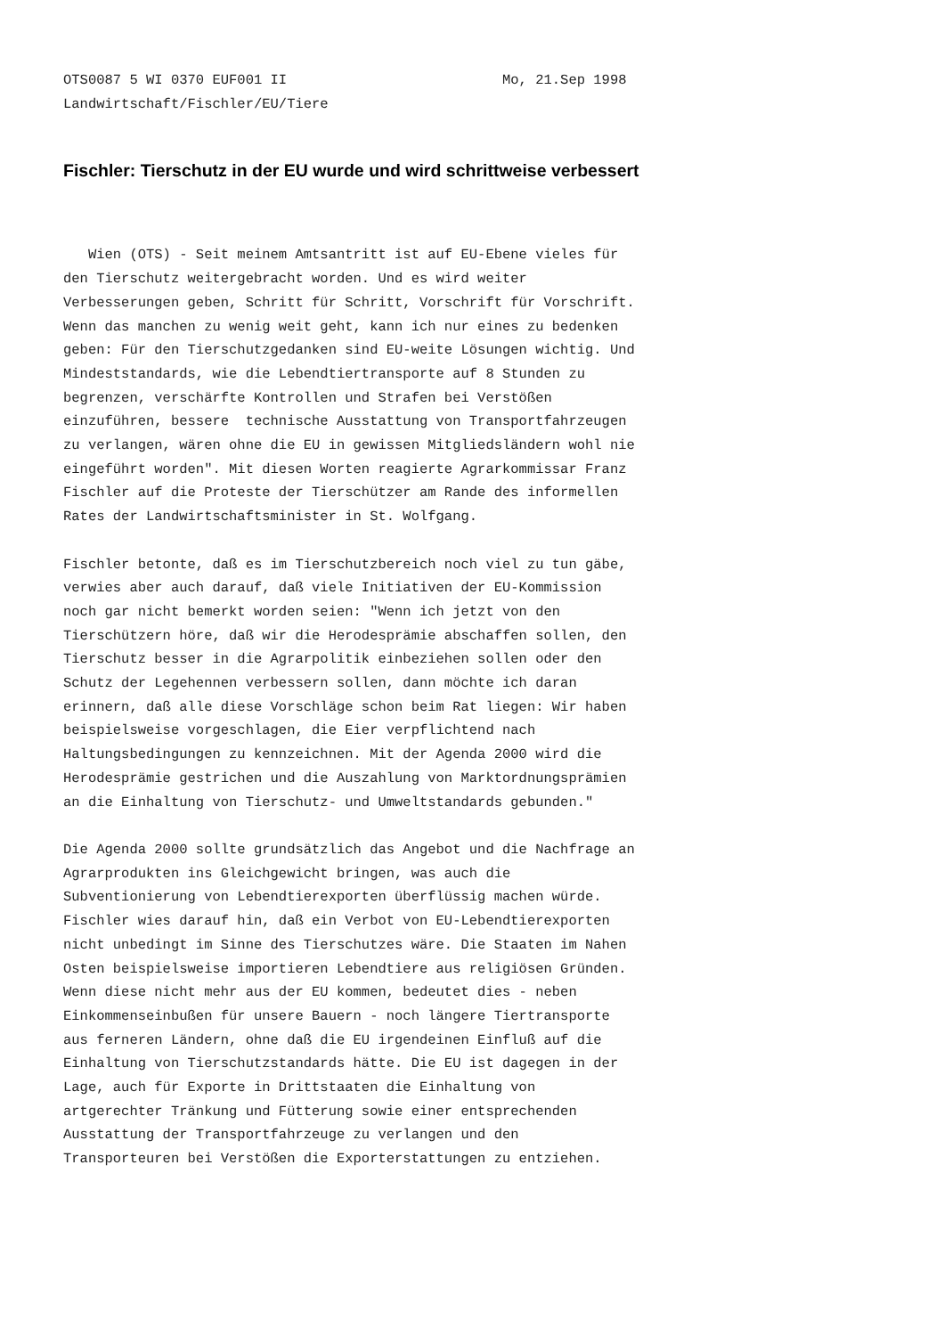OTS0087 5 WI 0370 EUF001 II                          Mo, 21.Sep 1998
Landwirtschaft/Fischler/EU/Tiere
Fischler: Tierschutz in der EU wurde und wird schrittweise verbessert
   Wien (OTS) - Seit meinem Amtsantritt ist auf EU-Ebene vieles für
den Tierschutz weitergebracht worden. Und es wird weiter
Verbesserungen geben, Schritt für Schritt, Vorschrift für Vorschrift.
Wenn das manchen zu wenig weit geht, kann ich nur eines zu bedenken
geben: Für den Tierschutzgedanken sind EU-weite Lösungen wichtig. Und
Mindeststandards, wie die Lebendtiertransporte auf 8 Stunden zu
begrenzen, verschärfte Kontrollen und Strafen bei Verstößen
einzuführen, bessere  technische Ausstattung von Transportfahrzeugen
zu verlangen, wären ohne die EU in gewissen Mitgliedsländern wohl nie
eingeführt worden". Mit diesen Worten reagierte Agrarkommissar Franz
Fischler auf die Proteste der Tierschützer am Rande des informellen
Rates der Landwirtschaftsminister in St. Wolfgang.

Fischler betonte, daß es im Tierschutzbereich noch viel zu tun gäbe,
verwies aber auch darauf, daß viele Initiativen der EU-Kommission
noch gar nicht bemerkt worden seien: "Wenn ich jetzt von den
Tierschützern höre, daß wir die Herodesprämie abschaffen sollen, den
Tierschutz besser in die Agrarpolitik einbeziehen sollen oder den
Schutz der Legehennen verbessern sollen, dann möchte ich daran
erinnern, daß alle diese Vorschläge schon beim Rat liegen: Wir haben
beispielsweise vorgeschlagen, die Eier verpflichtend nach
Haltungsbedingungen zu kennzeichnen. Mit der Agenda 2000 wird die
Herodesprämie gestrichen und die Auszahlung von Marktordnungsprämien
an die Einhaltung von Tierschutz- und Umweltstandards gebunden."

Die Agenda 2000 sollte grundsätzlich das Angebot und die Nachfrage an
Agrarprodukten ins Gleichgewicht bringen, was auch die
Subventionierung von Lebendtierexporten überflüssig machen würde.
Fischler wies darauf hin, daß ein Verbot von EU-Lebendtierexporten
nicht unbedingt im Sinne des Tierschutzes wäre. Die Staaten im Nahen
Osten beispielsweise importieren Lebendtiere aus religiösen Gründen.
Wenn diese nicht mehr aus der EU kommen, bedeutet dies - neben
Einkommenseinbußen für unsere Bauern - noch längere Tiertransporte
aus ferneren Ländern, ohne daß die EU irgendeinen Einfluß auf die
Einhaltung von Tierschutzstandards hätte. Die EU ist dagegen in der
Lage, auch für Exporte in Drittstaaten die Einhaltung von
artgerechter Tränkung und Fütterung sowie einer entsprechenden
Ausstattung der Transportfahrzeuge zu verlangen und den
Transporteuren bei Verstößen die Exporterstattungen zu entziehen.